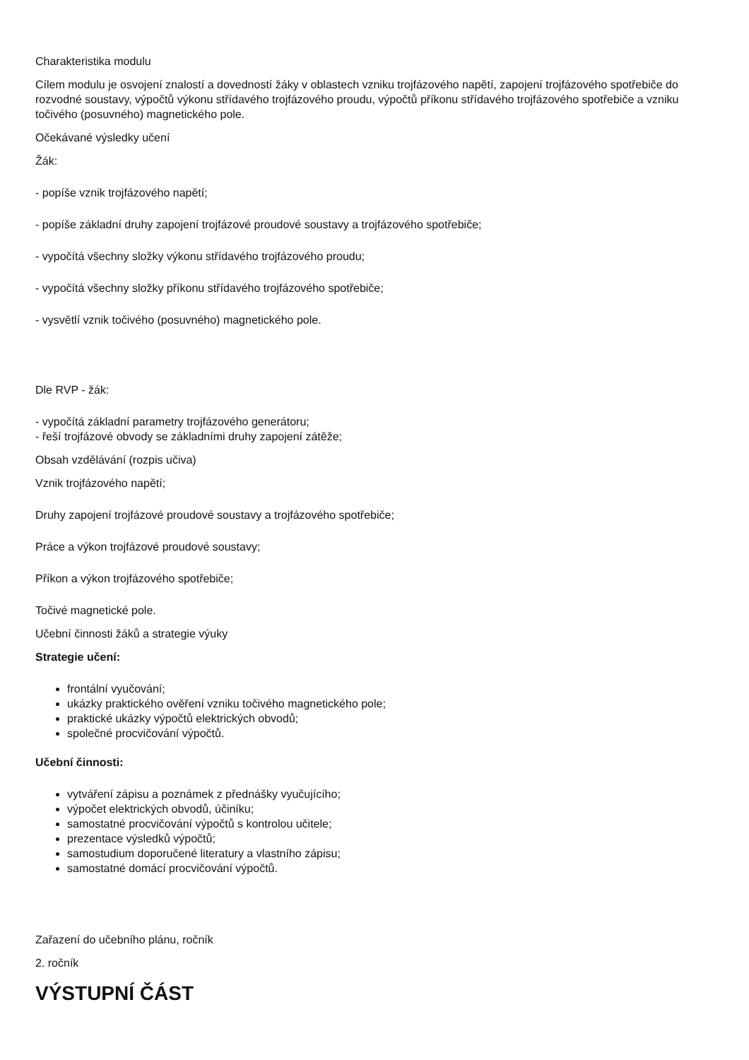Charakteristika modulu
Cílem modulu je osvojení znalostí a dovedností žáky v oblastech vzniku trojfázového napětí, zapojení trojfázového spotřebiče do rozvodné soustavy, výpočtů výkonu střídavého trojfázového proudu, výpočtů příkonu střídavého trojfázového spotřebiče a vzniku točivého (posuvného) magnetického pole.
Očekávané výsledky učení
Žák:
- popíše vznik trojfázového napětí;
- popíše základní druhy zapojení trojfázové proudové soustavy a trojfázového spotřebiče;
- vypočítá všechny složky výkonu střídavého trojfázového proudu;
- vypočítá všechny složky příkonu střídavého trojfázového spotřebiče;
- vysvětlí vznik točivého (posuvného) magnetického pole.
Dle RVP - žák:
- vypočítá základní parametry trojfázového generátoru;
- řeší trojfázové obvody se základními druhy zapojení zátěže;
Obsah vzdělávání (rozpis učiva)
Vznik trojfázového napětí;
Druhy zapojení trojfázové proudové soustavy a trojfázového spotřebiče;
Práce a výkon trojfázové proudové soustavy;
Příkon a výkon trojfázového spotřebiče;
Točivé magnetické pole.
Učební činnosti žáků a strategie výuky
Strategie učení:
frontální vyučování;
ukázky praktického ověření vzniku točivého magnetického pole;
praktické ukázky výpočtů elektrických obvodů;
společné procvičování výpočtů.
Učební činnosti:
vytváření zápisu a poznámek z přednášky vyučujícího;
výpočet elektrických obvodů, účiníku;
samostatné procvičování výpočtů s kontrolou učitele;
prezentace výsledků výpočtů;
samostudium doporučené literatury a vlastního zápisu;
samostatné domácí procvičování výpočtů.
Zařazení do učebního plánu, ročník
2. ročník
VÝSTUPNÍ ČÁST